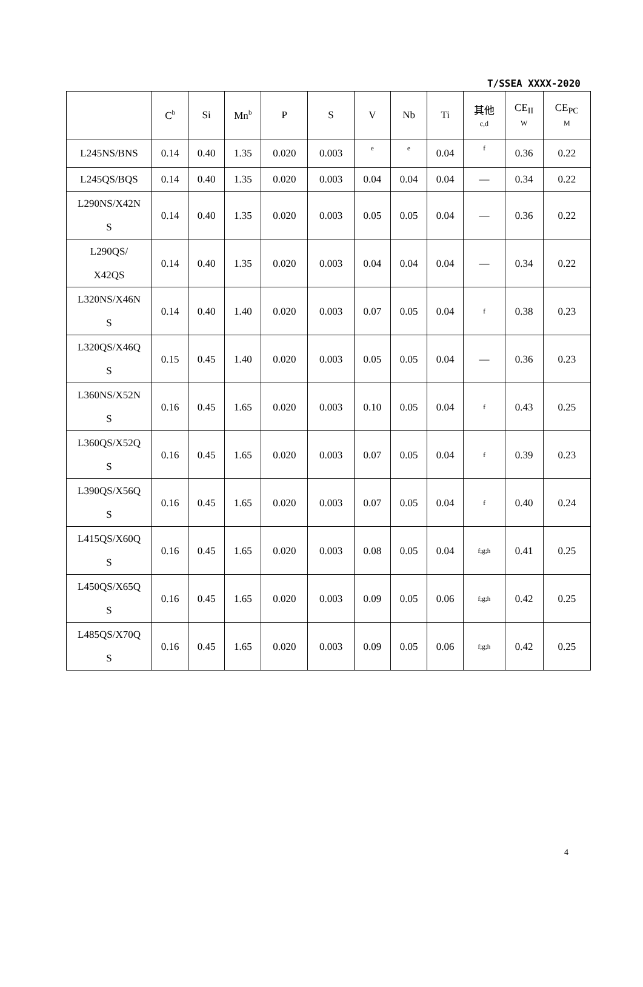T/SSEA XXXX-2020
| | C<sup>b</sup> | Si | Mn<sup>b</sup> | P | S | V | Nb | Ti | 其他 c,d | CE<sub>II</sub> W | CE<sub>PC</sub> M |
| --- | --- | --- | --- | --- | --- | --- | --- | --- | --- | --- | --- |
| L245NS/BNS | 0.14 | 0.40 | 1.35 | 0.020 | 0.003 | e | e | 0.04 | f | 0.36 | 0.22 |
| L245QS/BQS | 0.14 | 0.40 | 1.35 | 0.020 | 0.003 | 0.04 | 0.04 | 0.04 | — | 0.34 | 0.22 |
| L290NS/X42N S | 0.14 | 0.40 | 1.35 | 0.020 | 0.003 | 0.05 | 0.05 | 0.04 | — | 0.36 | 0.22 |
| L290QS/ X42QS | 0.14 | 0.40 | 1.35 | 0.020 | 0.003 | 0.04 | 0.04 | 0.04 | — | 0.34 | 0.22 |
| L320NS/X46N S | 0.14 | 0.40 | 1.40 | 0.020 | 0.003 | 0.07 | 0.05 | 0.04 | f | 0.38 | 0.23 |
| L320QS/X46Q S | 0.15 | 0.45 | 1.40 | 0.020 | 0.003 | 0.05 | 0.05 | 0.04 | — | 0.36 | 0.23 |
| L360NS/X52N S | 0.16 | 0.45 | 1.65 | 0.020 | 0.003 | 0.10 | 0.05 | 0.04 | f | 0.43 | 0.25 |
| L360QS/X52Q S | 0.16 | 0.45 | 1.65 | 0.020 | 0.003 | 0.07 | 0.05 | 0.04 | f | 0.39 | 0.23 |
| L390QS/X56Q S | 0.16 | 0.45 | 1.65 | 0.020 | 0.003 | 0.07 | 0.05 | 0.04 | f | 0.40 | 0.24 |
| L415QS/X60Q S | 0.16 | 0.45 | 1.65 | 0.020 | 0.003 | 0.08 | 0.05 | 0.04 | f;g;h | 0.41 | 0.25 |
| L450QS/X65Q S | 0.16 | 0.45 | 1.65 | 0.020 | 0.003 | 0.09 | 0.05 | 0.06 | f;g;h | 0.42 | 0.25 |
| L485QS/X70Q S | 0.16 | 0.45 | 1.65 | 0.020 | 0.003 | 0.09 | 0.05 | 0.06 | f;g;h | 0.42 | 0.25 |
4